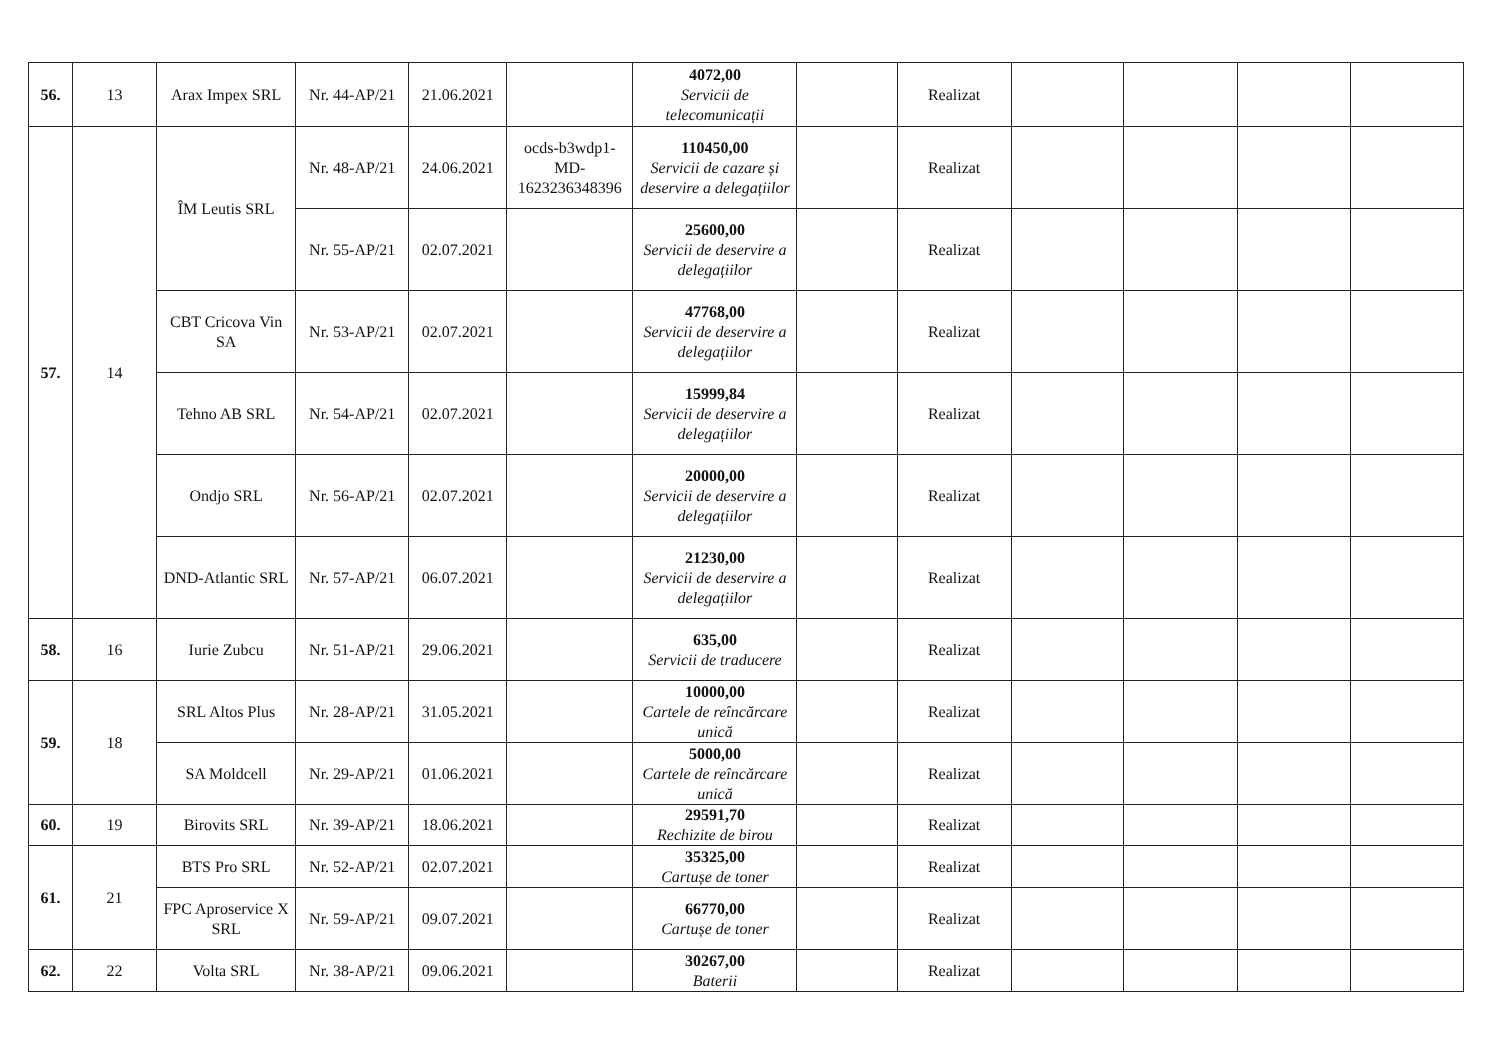| 56. | 13 | Arax Impex SRL | Nr. 44-AP/21 | 21.06.2021 | | 4072,00 Servicii de telecomunicații | | Realizat | | | | |
| 57. | 14 | ÎM Leutis SRL | Nr. 48-AP/21 | 24.06.2021 | ocds-b3wdp1-MD-1623236348396 | 110450,00 Servicii de cazare și deservire a delegațiilor | | Realizat | | | | |
| | | | Nr. 55-AP/21 | 02.07.2021 | | 25600,00 Servicii de deservire a delegațiilor | | Realizat | | | | |
| | | CBT Cricova Vin SA | Nr. 53-AP/21 | 02.07.2021 | | 47768,00 Servicii de deservire a delegațiilor | | Realizat | | | | |
| | | Tehno AB SRL | Nr. 54-AP/21 | 02.07.2021 | | 15999,84 Servicii de deservire a delegațiilor | | Realizat | | | | |
| | | Ondjo SRL | Nr. 56-AP/21 | 02.07.2021 | | 20000,00 Servicii de deservire a delegațiilor | | Realizat | | | | |
| | | DND-Atlantic SRL | Nr. 57-AP/21 | 06.07.2021 | | 21230,00 Servicii de deservire a delegațiilor | | Realizat | | | | |
| 58. | 16 | Iurie Zubcu | Nr. 51-AP/21 | 29.06.2021 | | 635,00 Servicii de traducere | | Realizat | | | | |
| 59. | 18 | SRL Altos Plus | Nr. 28-AP/21 | 31.05.2021 | | 10000,00 Cartele de reîncărcare unică | | Realizat | | | | |
| | | SA Moldcell | Nr. 29-AP/21 | 01.06.2021 | | 5000,00 Cartele de reîncărcare unică | | Realizat | | | | |
| 60. | 19 | Birovits SRL | Nr. 39-AP/21 | 18.06.2021 | | 29591,70 Rechizite de birou | | Realizat | | | | |
| 61. | 21 | BTS Pro SRL | Nr. 52-AP/21 | 02.07.2021 | | 35325,00 Cartușe de toner | | Realizat | | | | |
| | | FPC Aproservice X SRL | Nr. 59-AP/21 | 09.07.2021 | | 66770,00 Cartușe de toner | | Realizat | | | | |
| 62. | 22 | Volta SRL | Nr. 38-AP/21 | 09.06.2021 | | 30267,00 Baterii | | Realizat | | | | |